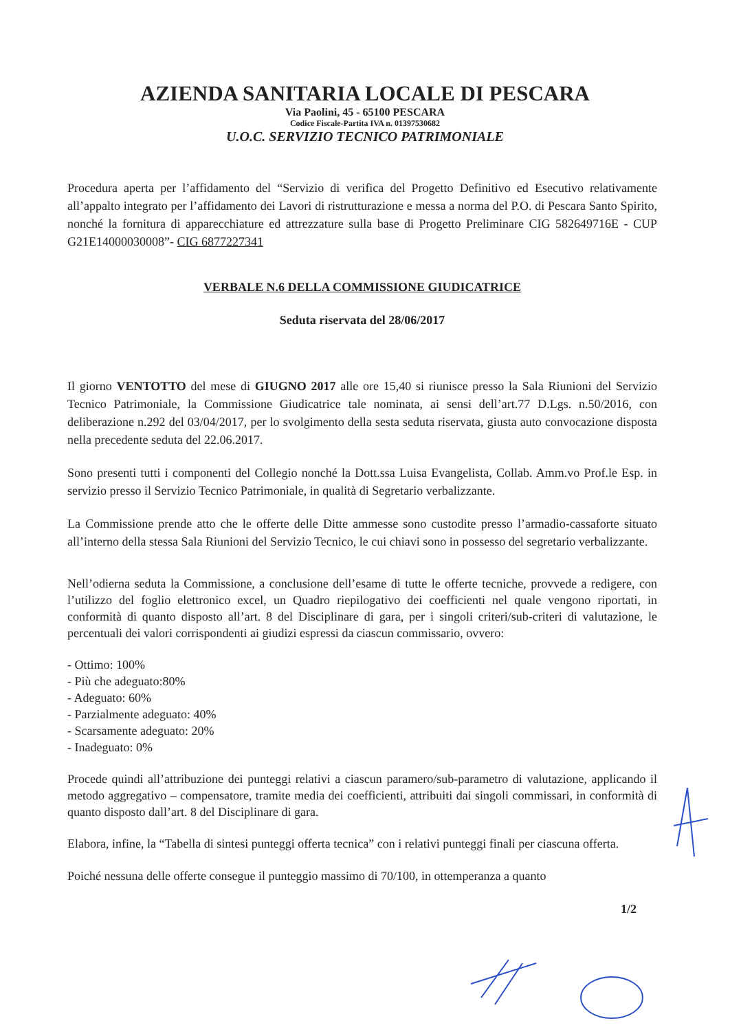AZIENDA SANITARIA LOCALE DI PESCARA
Via Paolini, 45 - 65100 PESCARA
Codice Fiscale-Partita IVA n. 01397530682
U.O.C. SERVIZIO TECNICO PATRIMONIALE
Procedura aperta per l’affidamento del “Servizio di verifica del Progetto Definitivo ed Esecutivo relativamente all’appalto integrato per l’affidamento dei Lavori di ristrutturazione e messa a norma del P.O. di Pescara Santo Spirito, nonché la fornitura di apparecchiature ed attrezzature sulla base di Progetto Preliminare CIG 582649716E - CUP G21E14000030008”- CIG 6877227341
VERBALE N.6 DELLA COMMISSIONE GIUDICATRICE
Seduta riservata del 28/06/2017
Il giorno VENTOTTO del mese di GIUGNO 2017 alle ore 15,40 si riunisce presso la Sala Riunioni del Servizio Tecnico Patrimoniale, la Commissione Giudicatrice tale nominata, ai sensi dell’art.77 D.Lgs. n.50/2016, con deliberazione n.292 del 03/04/2017, per lo svolgimento della sesta seduta riservata, giusta auto convocazione disposta nella precedente seduta del 22.06.2017.
Sono presenti tutti i componenti del Collegio nonché la Dott.ssa Luisa Evangelista, Collab. Amm.vo Prof.le Esp. in servizio presso il Servizio Tecnico Patrimoniale, in qualità di Segretario verbalizzante.
La Commissione prende atto che le offerte delle Ditte ammesse sono custodite presso l’armadio-cassaforte situato all’interno della stessa Sala Riunioni del Servizio Tecnico, le cui chiavi sono in possesso del segretario verbalizzante.
Nell’odierna seduta la Commissione, a conclusione dell’esame di tutte le offerte tecniche, provvede a redigere, con l’utilizzo del foglio elettronico excel, un Quadro riepilogativo dei coefficienti nel quale vengono riportati, in conformità di quanto disposto all’art. 8 del Disciplinare di gara, per i singoli criteri/sub-criteri di valutazione, le percentuali dei valori corrispondenti ai giudizi espressi da ciascun commissario, ovvero:
- Ottimo: 100%
- Più che adeguato:80%
- Adeguato: 60%
- Parzialmente adeguato: 40%
- Scarsamente adeguato: 20%
- Inadeguato: 0%
Procede quindi all’attribuzione dei punteggi relativi a ciascun paramero/sub-parametro di valutazione, applicando il metodo aggregativo – compensatore, tramite media dei coefficienti, attribuiti dai singoli commissari, in conformità di quanto disposto dall’art. 8 del Disciplinare di gara.
Elabora, infine, la “Tabella di sintesi punteggi offerta tecnica” con i relativi punteggi finali per ciascuna offerta.
Poiché nessuna delle offerte consegue il punteggio massimo di 70/100, in ottemperanza a quanto
1/2